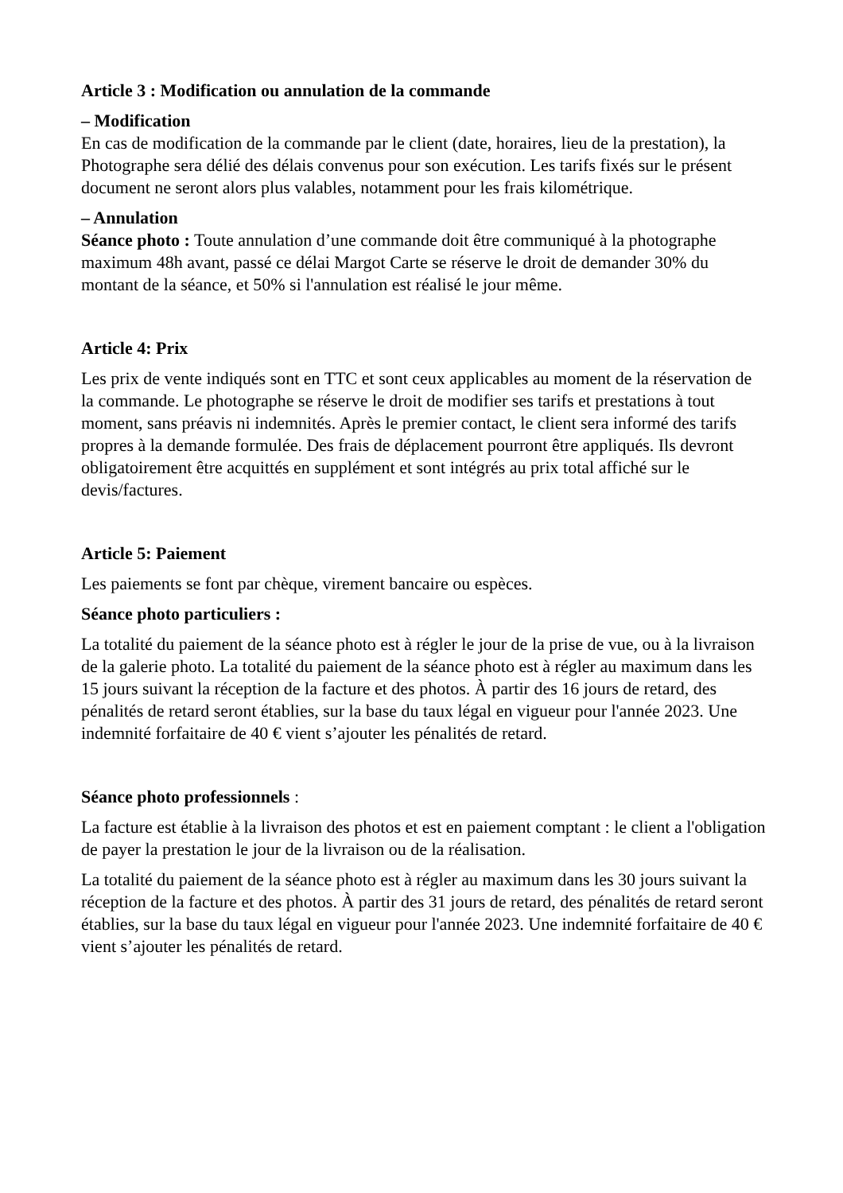Article 3 : Modification ou annulation de la commande
– Modification
En cas de modification de la commande par le client (date, horaires, lieu de la prestation), la Photographe sera délié des délais convenus pour son exécution. Les tarifs fixés sur le présent document ne seront alors plus valables, notamment pour les frais kilométrique.
– Annulation
Séance photo : Toute annulation d’une commande doit être communiqué à la photographe maximum 48h avant, passé ce délai Margot Carte se réserve le droit de demander 30% du montant de la séance, et 50% si l'annulation est réalisé le jour même.
Article 4: Prix
Les prix de vente indiqués sont en TTC et sont ceux applicables au moment de la réservation de la commande. Le photographe se réserve le droit de modifier ses tarifs et prestations à tout moment, sans préavis ni indemnités. Après le premier contact, le client sera informé des tarifs propres à la demande formulée. Des frais de déplacement pourront être appliqués. Ils devront obligatoirement être acquittés en supplément et sont intégrés au prix total affiché sur le devis/factures.
Article 5: Paiement
Les paiements se font par chèque, virement bancaire ou espèces.
Séance photo particuliers :
La totalité du paiement de la séance photo est à régler le jour de la prise de vue, ou à la livraison de la galerie photo. La totalité du paiement de la séance photo est à régler au maximum dans les 15 jours suivant la réception de la facture et des photos. À partir des 16 jours de retard, des pénalités de retard seront établies, sur la base du taux légal en vigueur pour l'année 2023. Une indemnité forfaitaire de 40 € vient s’ajouter les pénalités de retard.
Séance photo professionnels :
La facture est établie à la livraison des photos et est en paiement comptant : le client a l'obligation de payer la prestation le jour de la livraison ou de la réalisation.
La totalité du paiement de la séance photo est à régler au maximum dans les 30 jours suivant la réception de la facture et des photos. À partir des 31 jours de retard, des pénalités de retard seront établies, sur la base du taux légal en vigueur pour l'année 2023. Une indemnité forfaitaire de 40 € vient s’ajouter les pénalités de retard.